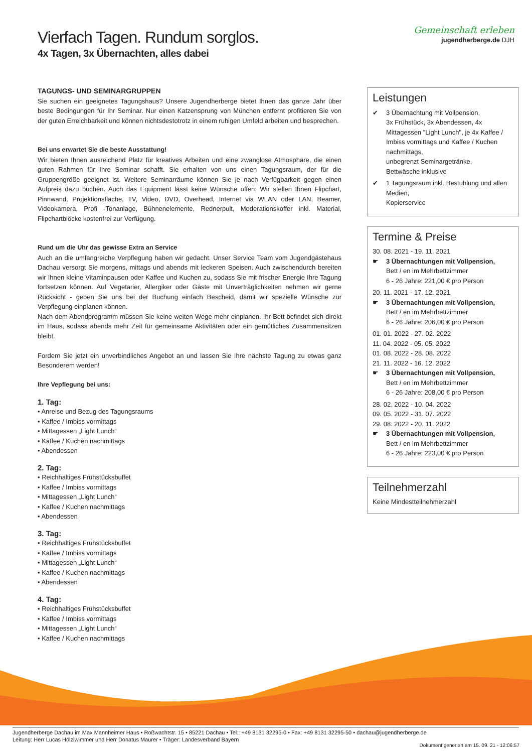Vierfach Tagen. Rundum sorglos.
4x Tagen, 3x Übernachten, alles dabei
Gemeinschaft erleben
jugendherberge.de DJH
TAGUNGS- UND SEMINARGRUPPEN
Sie suchen ein geeignetes Tagungshaus? Unsere Jugendherberge bietet Ihnen das ganze Jahr über beste Bedingungen für Ihr Seminar. Nur einen Katzensprung von München entfernt profitieren Sie von der guten Erreichbarkeit und können nichtsdestotrotz in einem ruhigen Umfeld arbeiten und besprechen.
Bei uns erwartet Sie die beste Ausstattung!
Wir bieten Ihnen ausreichend Platz für kreatives Arbeiten und eine zwanglose Atmosphäre, die einen guten Rahmen für Ihre Seminar schafft. Sie erhalten von uns einen Tagungsraum, der für die Gruppengröße geeignet ist. Weitere Seminarräume können Sie je nach Verfügbarkeit gegen einen Aufpreis dazu buchen. Auch das Equipment lässt keine Wünsche offen: Wir stellen Ihnen Flipchart, Pinnwand, Projektionsfläche, TV, Video, DVD, Overhead, Internet via WLAN oder LAN, Beamer, Videokamera, Profi -Tonanlage, Bühnenelemente, Rednerpult, Moderationskoffer inkl. Material, Flipchartblöcke kostenfrei zur Verfügung.
Rund um die Uhr das gewisse Extra an Service
Auch an die umfangreiche Verpflegung haben wir gedacht. Unser Service Team vom Jugendgästehaus Dachau versorgt Sie morgens, mittags und abends mit leckeren Speisen. Auch zwischendurch bereiten wir Ihnen kleine Vitaminpausen oder Kaffee und Kuchen zu, sodass Sie mit frischer Energie Ihre Tagung fortsetzen können. Auf Vegetarier, Allergiker oder Gäste mit Unverträglichkeiten nehmen wir gerne Rücksicht - geben Sie uns bei der Buchung einfach Bescheid, damit wir spezielle Wünsche zur Verpflegung einplanen können.
Nach dem Abendprogramm müssen Sie keine weiten Wege mehr einplanen. Ihr Bett befindet sich direkt im Haus, sodass abends mehr Zeit für gemeinsame Aktivitäten oder ein gemütliches Zusammensitzen bleibt.
Fordern Sie jetzt ein unverbindliches Angebot an und lassen Sie Ihre nächste Tagung zu etwas ganz Besonderem werden!
Ihre Vepflegung bei uns:
1. Tag:
• Anreise und Bezug des Tagungsraums
• Kaffee / Imbiss vormittags
• Mittagessen „Light Lunch“
• Kaffee / Kuchen nachmittags
• Abendessen
2. Tag:
• Reichhaltiges Frühstücksbuffet
• Kaffee / Imbiss vormittags
• Mittagessen „Light Lunch“
• Kaffee / Kuchen nachmittags
• Abendessen
3. Tag:
• Reichhaltiges Frühstücksbuffet
• Kaffee / Imbiss vormittags
• Mittagessen „Light Lunch“
• Kaffee / Kuchen nachmittags
• Abendessen
4. Tag:
• Reichhaltiges Frühstücksbuffet
• Kaffee / Imbiss vormittags
• Mittagessen „Light Lunch“
• Kaffee / Kuchen nachmittags
Leistungen
✔ 3 Übernachtung mit Vollpension,
3x Frühstück, 3x Abendessen, 4x Mittagessen "Light Lunch", je 4x Kaffee / Imbiss vormittags und Kaffee / Kuchen nachmittags,
unbegrenzt Seminargetränke,
Bettwäsche inklusive
✔ 1 Tagungsraum inkl. Bestuhlung und allen Medien,
Kopierservice
Termine & Preise
30. 08. 2021 - 19. 11. 2021
☛ 3 Übernachtungen mit Vollpension,
Bett / en im Mehrbettzimmer
6 - 26 Jahre: 221,00 € pro Person
20. 11. 2021 - 17. 12. 2021
☛ 3 Übernachtungen mit Vollpension,
Bett / en im Mehrbettzimmer
6 - 26 Jahre: 206,00 € pro Person
01. 01. 2022 - 27. 02. 2022
11. 04. 2022 - 05. 05. 2022
01. 08. 2022 - 28. 08. 2022
21. 11. 2022 - 16. 12. 2022
☛ 3 Übernachtungen mit Vollpension,
Bett / en im Mehrbettzimmer
6 - 26 Jahre: 208,00 € pro Person
28. 02. 2022 - 10. 04. 2022
09. 05. 2022 - 31. 07. 2022
29. 08. 2022 - 20. 11. 2022
☛ 3 Übernachtungen mit Vollpension,
Bett / en im Mehrbettzimmer
6 - 26 Jahre: 223,00 € pro Person
Teilnehmerzahl
Keine Mindestteilnehmerzahl
Jugendherberge Dachau im Max Mannheimer Haus • Roßwachtstr. 15 • 85221 Dachau • Tel.: +49 8131 32295-0 • Fax: +49 8131 32295-50 • dachau@jugendherberge.de
Leitung: Herr Lucas Hölzlwimmer und Herr Donatus Maurer • Träger: Landesverband Bayern
Dokument generiert am 15. 09. 21 - 12:06:57